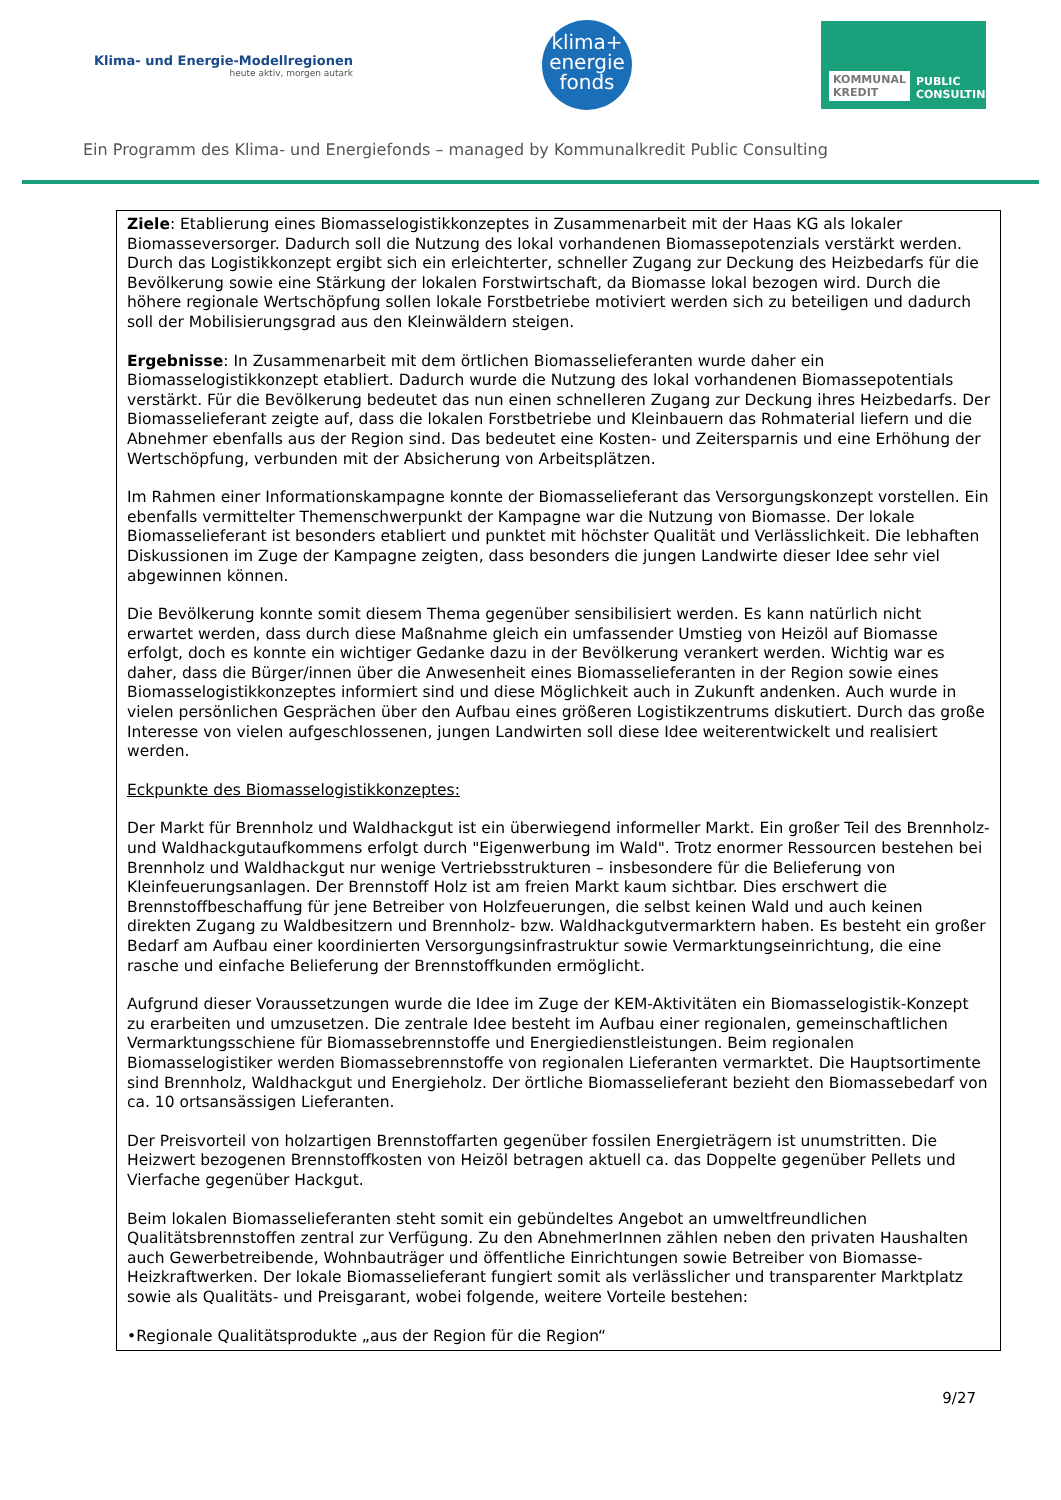Klima- und Energie-Modellregionen
heute aktiv, morgen autark
klima+
energie
fonds
KOMMUNAL KREDIT PUBLIC CONSULTING
Ein Programm des Klima- und Energiefonds – managed by Kommunalkredit Public Consulting
Ziele: Etablierung eines Biomasselogistikkonzeptes in Zusammenarbeit mit der Haas KG als lokaler Biomasseversorger. Dadurch soll die Nutzung des lokal vorhandenen Biomassepotenzials verstärkt werden. Durch das Logistikkonzept ergibt sich ein erleichterter, schneller Zugang zur Deckung des Heizbedarfs für die Bevölkerung sowie eine Stärkung der lokalen Forstwirtschaft, da Biomasse lokal bezogen wird. Durch die höhere regionale Wertschöpfung sollen lokale Forstbetriebe motiviert werden sich zu beteiligen und dadurch soll der Mobilisierungsgrad aus den Kleinwäldern steigen.
Ergebnisse: In Zusammenarbeit mit dem örtlichen Biomasselieferanten wurde daher ein Biomasselogistikkonzept etabliert. Dadurch wurde die Nutzung des lokal vorhandenen Biomassepotentials verstärkt. Für die Bevölkerung bedeutet das nun einen schnelleren Zugang zur Deckung ihres Heizbedarfs. Der Biomasselieferant zeigte auf, dass die lokalen Forstbetriebe und Kleinbauern das Rohmaterial liefern und die Abnehmer ebenfalls aus der Region sind. Das bedeutet eine Kosten- und Zeitersparnis und eine Erhöhung der Wertschöpfung, verbunden mit der Absicherung von Arbeitsplätzen.
Im Rahmen einer Informationskampagne konnte der Biomasselieferant das Versorgungskonzept vorstellen. Ein ebenfalls vermittelter Themenschwerpunkt der Kampagne war die Nutzung von Biomasse. Der lokale Biomasselieferant ist besonders etabliert und punktet mit höchster Qualität und Verlässlichkeit. Die lebhaften Diskussionen im Zuge der Kampagne zeigten, dass besonders die jungen Landwirte dieser Idee sehr viel abgewinnen können.
Die Bevölkerung konnte somit diesem Thema gegenüber sensibilisiert werden. Es kann natürlich nicht erwartet werden, dass durch diese Maßnahme gleich ein umfassender Umstieg von Heizöl auf Biomasse erfolgt, doch es konnte ein wichtiger Gedanke dazu in der Bevölkerung verankert werden. Wichtig war es daher, dass die Bürger/innen über die Anwesenheit eines Biomasselieferanten in der Region sowie eines Biomasselogistikkonzeptes informiert sind und diese Möglichkeit auch in Zukunft andenken. Auch wurde in vielen persönlichen Gesprächen über den Aufbau eines größeren Logistikzentrums diskutiert. Durch das große Interesse von vielen aufgeschlossenen, jungen Landwirten soll diese Idee weiterentwickelt und realisiert werden.
Eckpunkte des Biomasselogistikkonzeptes:
Der Markt für Brennholz und Waldhackgut ist ein überwiegend informeller Markt. Ein großer Teil des Brennholz- und Waldhackgutaufkommens erfolgt durch "Eigenwerbung im Wald". Trotz enormer Ressourcen bestehen bei Brennholz und Waldhackgut nur wenige Vertriebsstrukturen – insbesondere für die Belieferung von Kleinfeuerungsanlagen. Der Brennstoff Holz ist am freien Markt kaum sichtbar. Dies erschwert die Brennstoffbeschaffung für jene Betreiber von Holzfeuerungen, die selbst keinen Wald und auch keinen direkten Zugang zu Waldbesitzern und Brennholz- bzw. Waldhackgutvermarktern haben. Es besteht ein großer Bedarf am Aufbau einer koordinierten Versorgungsinfrastruktur sowie Vermarktungseinrichtung, die eine rasche und einfache Belieferung der Brennstoffkunden ermöglicht.
Aufgrund dieser Voraussetzungen wurde die Idee im Zuge der KEM-Aktivitäten ein Biomasselogistik-Konzept zu erarbeiten und umzusetzen. Die zentrale Idee besteht im Aufbau einer regionalen, gemeinschaftlichen Vermarktungsschiene für Biomassebrennstoffe und Energiedienstleistungen. Beim regionalen Biomasselogistiker werden Biomassebrennstoffe von regionalen Lieferanten vermarktet. Die Hauptsortimente sind Brennholz, Waldhackgut und Energieholz. Der örtliche Biomasselieferant bezieht den Biomassebedarf von ca. 10 ortsansässigen Lieferanten.
Der Preisvorteil von holzartigen Brennstoffarten gegenüber fossilen Energieträgern ist unumstritten. Die Heizwert bezogenen Brennstoffkosten von Heizöl betragen aktuell ca. das Doppelte gegenüber Pellets und Vierfache gegenüber Hackgut.
Beim lokalen Biomasselieferanten steht somit ein gebündeltes Angebot an umweltfreundlichen Qualitätsbrennstoffen zentral zur Verfügung. Zu den AbnehmerInnen zählen neben den privaten Haushalten auch Gewerbetreibende, Wohnbauträger und öffentliche Einrichtungen sowie Betreiber von Biomasse-Heizkraftwerken. Der lokale Biomasselieferant fungiert somit als verlässlicher und transparenter Marktplatz sowie als Qualitäts- und Preisgarant, wobei folgende, weitere Vorteile bestehen:
•Regionale Qualitätsprodukte „aus der Region für die Region“
9/27